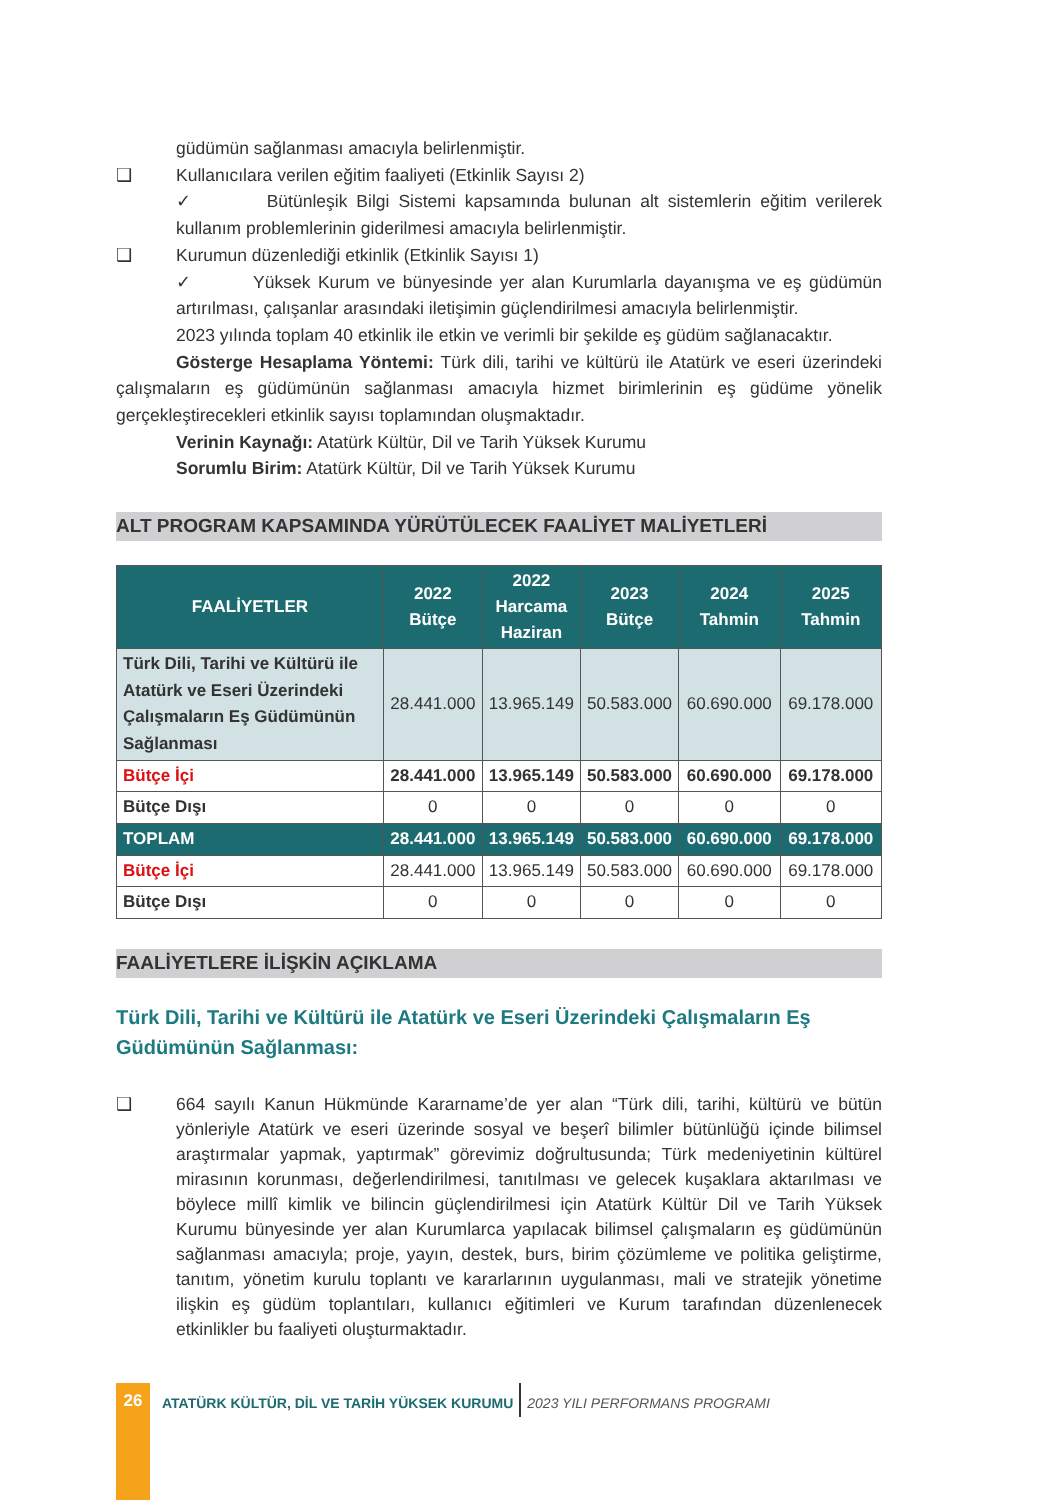güdümün sağlanması amacıyla belirlenmiştir.
❑ Kullanıcılara verilen eğitim faaliyeti (Etkinlik Sayısı 2)
✓ Bütünleşik Bilgi Sistemi kapsamında bulunan alt sistemlerin eğitim verilerek kullanım problemlerinin giderilmesi amacıyla belirlenmiştir.
❑ Kurumun düzenlediği etkinlik (Etkinlik Sayısı 1)
✓ Yüksek Kurum ve bünyesinde yer alan Kurumlarla dayanışma ve eş güdümün artırılması, çalışanlar arasındaki iletişimin güçlendirilmesi amacıyla belirlenmiştir.
2023 yılında toplam 40 etkinlik ile etkin ve verimli bir şekilde eş güdüm sağlanacaktır.
Gösterge Hesaplama Yöntemi: Türk dili, tarihi ve kültürü ile Atatürk ve eseri üzerindeki çalışmaların eş güdümünün sağlanması amacıyla hizmet birimlerinin eş güdüme yönelik gerçekleştirecekleri etkinlik sayısı toplamından oluşmaktadır.
Verinin Kaynağı: Atatürk Kültür, Dil ve Tarih Yüksek Kurumu
Sorumlu Birim: Atatürk Kültür, Dil ve Tarih Yüksek Kurumu
ALT PROGRAM KAPSAMINDA YÜRÜTÜLECEK FAALİYET MALİYETLERİ
| FAALİYETLER | 2022 Bütçe | 2022 Harcama Haziran | 2023 Bütçe | 2024 Tahmin | 2025 Tahmin |
| --- | --- | --- | --- | --- | --- |
| Türk Dili, Tarihi ve Kültürü ile Atatürk ve Eseri Üzerindeki Çalışmaların Eş Güdümünün Sağlanması | 28.441.000 | 13.965.149 | 50.583.000 | 60.690.000 | 69.178.000 |
| Bütçe İçi | 28.441.000 | 13.965.149 | 50.583.000 | 60.690.000 | 69.178.000 |
| Bütçe Dışı | 0 | 0 | 0 | 0 | 0 |
| TOPLAM | 28.441.000 | 13.965.149 | 50.583.000 | 60.690.000 | 69.178.000 |
| Bütçe İçi | 28.441.000 | 13.965.149 | 50.583.000 | 60.690.000 | 69.178.000 |
| Bütçe Dışı | 0 | 0 | 0 | 0 | 0 |
FAALİYETLERE İLİŞKİN AÇIKLAMA
Türk Dili, Tarihi ve Kültürü ile Atatürk ve Eseri Üzerindeki Çalışmaların Eş Güdümünün Sağlanması:
❑ 664 sayılı Kanun Hükmünde Kararname’de yer alan “Türk dili, tarihi, kültürü ve bütün yönleriyle Atatürk ve eseri üzerinde sosyal ve beşerî bilimler bütünlüğü içinde bilimsel araştırmalar yapmak, yaptırmak” görevimiz doğrultusunda; Türk medeniyetinin kültürel mirasının korunması, değerlendirilmesi, tanıtılması ve gelecek kuşaklara aktarılması ve böylece millî kimlik ve bilincin güçlendirilmesi için Atatürk Kültür Dil ve Tarih Yüksek Kurumu bünyesinde yer alan Kurumlarca yapılacak bilimsel çalışmaların eş güdümünün sağlanması amacıyla; proje, yayın, destek, burs, birim çözümleme ve politika geliştirme, tanıtım, yönetim kurulu toplantı ve kararlarının uygulanması, mali ve stratejik yönetime ilişkin eş güdüm toplantıları, kullanıcı eğitimleri ve Kurum tarafından düzenlenecek etkinlikler bu faaliyeti oluşturmaktadır.
26
ATATÜRK KÜLTÜR, DİL VE TARİH YÜKSEK KURUMU 2023 YILI PERFORMANS PROGRAMI